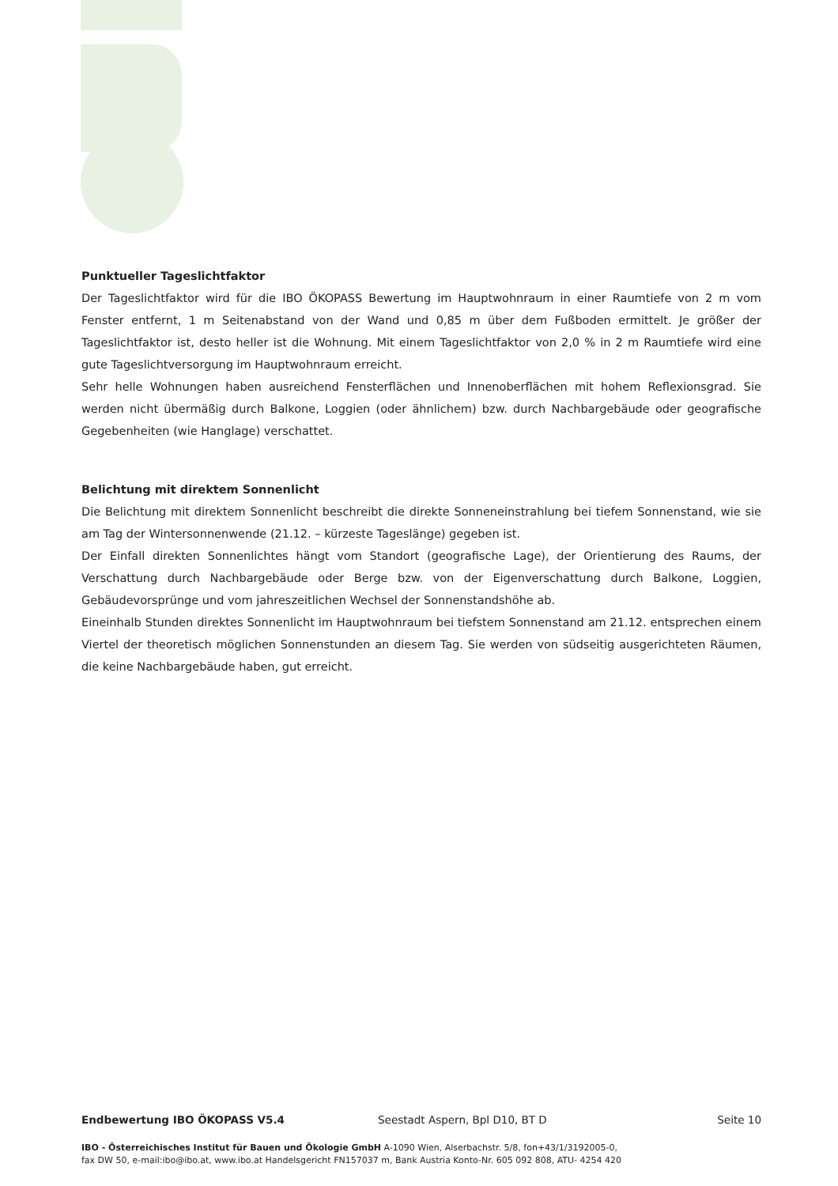Punktueller Tageslichtfaktor
Der Tageslichtfaktor wird für die IBO ÖKOPASS Bewertung im Hauptwohnraum in einer Raumtiefe von 2 m vom Fenster entfernt, 1 m Seitenabstand von der Wand und 0,85 m über dem Fußboden ermittelt. Je größer der Tageslichtfaktor ist, desto heller ist die Wohnung. Mit einem Tageslichtfaktor von 2,0 % in 2 m Raumtiefe wird eine gute Tageslichtversorgung im Hauptwohnraum erreicht.
Sehr helle Wohnungen haben ausreichend Fensterflächen und Innenoberflächen mit hohem Reflexionsgrad. Sie werden nicht übermäßig durch Balkone, Loggien (oder ähnlichem) bzw. durch Nachbargebäude oder geografische Gegebenheiten (wie Hanglage) verschattet.
Belichtung mit direktem Sonnenlicht
Die Belichtung mit direktem Sonnenlicht beschreibt die direkte Sonneneinstrahlung bei tiefem Sonnenstand, wie sie am Tag der Wintersonnenwende (21.12. – kürzeste Tageslänge) gegeben ist.
Der Einfall direkten Sonnenlichtes hängt vom Standort (geografische Lage), der Orientierung des Raums, der Verschattung durch Nachbargebäude oder Berge bzw. von der Eigenverschattung durch Balkone, Loggien, Gebäudevorsprünge und vom jahreszeitlichen Wechsel der Sonnenstandshöhe ab.
Eineinhalb Stunden direktes Sonnenlicht im Hauptwohnraum bei tiefstem Sonnenstand am 21.12. entsprechen einem Viertel der theoretisch möglichen Sonnenstunden an diesem Tag. Sie werden von südseitig ausgerichteten Räumen, die keine Nachbargebäude haben, gut erreicht.
Endbewertung IBO ÖKOPASS V5.4 Seestadt Aspern, Bpl D10, BT D Seite 10
IBO - Österreichisches Institut für Bauen und Ökologie GmbH A-1090 Wien, Alserbachstr. 5/8, fon+43/1/3192005-0,
fax DW 50, e-mail:ibo@ibo.at, www.ibo.at Handelsgericht FN157037 m, Bank Austria Konto-Nr. 605 092 808, ATU- 4254 420